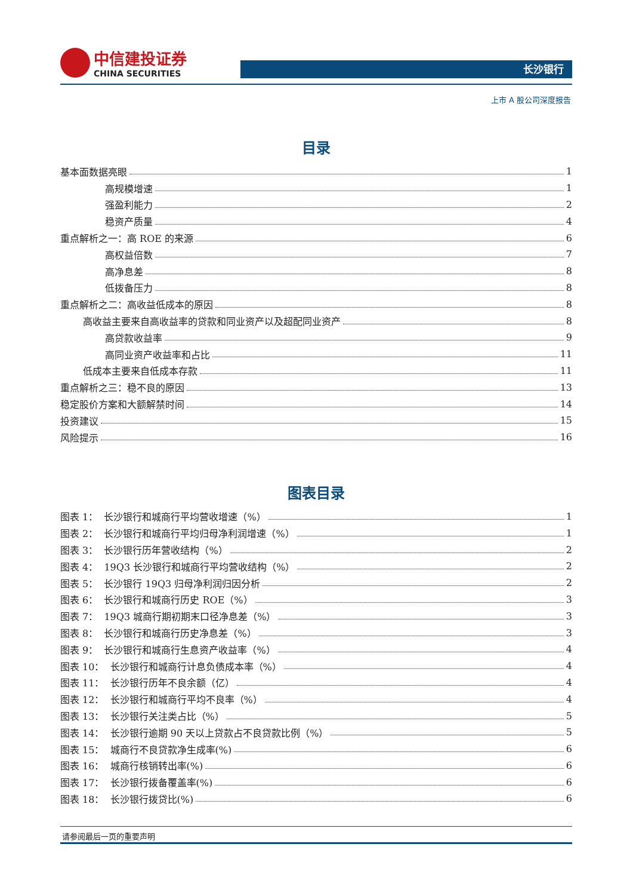中信建投证券
CHINA SECURITIES
长沙银行
上市 A 股公司深度报告
目录
基本面数据亮眼 1
高规模增速 1
强盈利能力 2
稳资产质量 4
重点解析之一：高 ROE 的来源 6
高权益倍数 7
高净息差 8
低拨备压力 8
重点解析之二：高收益低成本的原因 8
高收益主要来自高收益率的贷款和同业资产以及超配同业资产 8
高贷款收益率 9
高同业资产收益率和占比 11
低成本主要来自低成本存款 11
重点解析之三：稳不良的原因 13
稳定股价方案和大额解禁时间 14
投资建议 15
风险提示 16
图表目录
图表 1： 长沙银行和城商行平均营收增速（%） 1
图表 2： 长沙银行和城商行平均归母净利润增速（%） 1
图表 3： 长沙银行历年营收结构（%） 2
图表 4： 19Q3 长沙银行和城商行平均营收结构（%） 2
图表 5： 长沙银行 19Q3 归母净利润归因分析 2
图表 6： 长沙银行和城商行历史 ROE（%） 3
图表 7： 19Q3 城商行期初期末口径净息差（%） 3
图表 8： 长沙银行和城商行历史净息差（%） 3
图表 9： 长沙银行和城商行生息资产收益率（%） 4
图表 10： 长沙银行和城商行计息负债成本率（%） 4
图表 11： 长沙银行历年不良余额（亿） 4
图表 12： 长沙银行和城商行平均不良率（%） 4
图表 13： 长沙银行关注类占比（%） 5
图表 14： 长沙银行逾期 90 天以上贷款占不良贷款比例（%） 5
图表 15： 城商行不良贷款净生成率(%) 6
图表 16： 城商行核销转出率(%) 6
图表 17： 长沙银行拨备覆盖率(%) 6
图表 18： 长沙银行拨贷比(%) 6
请参阅最后一页的重要声明